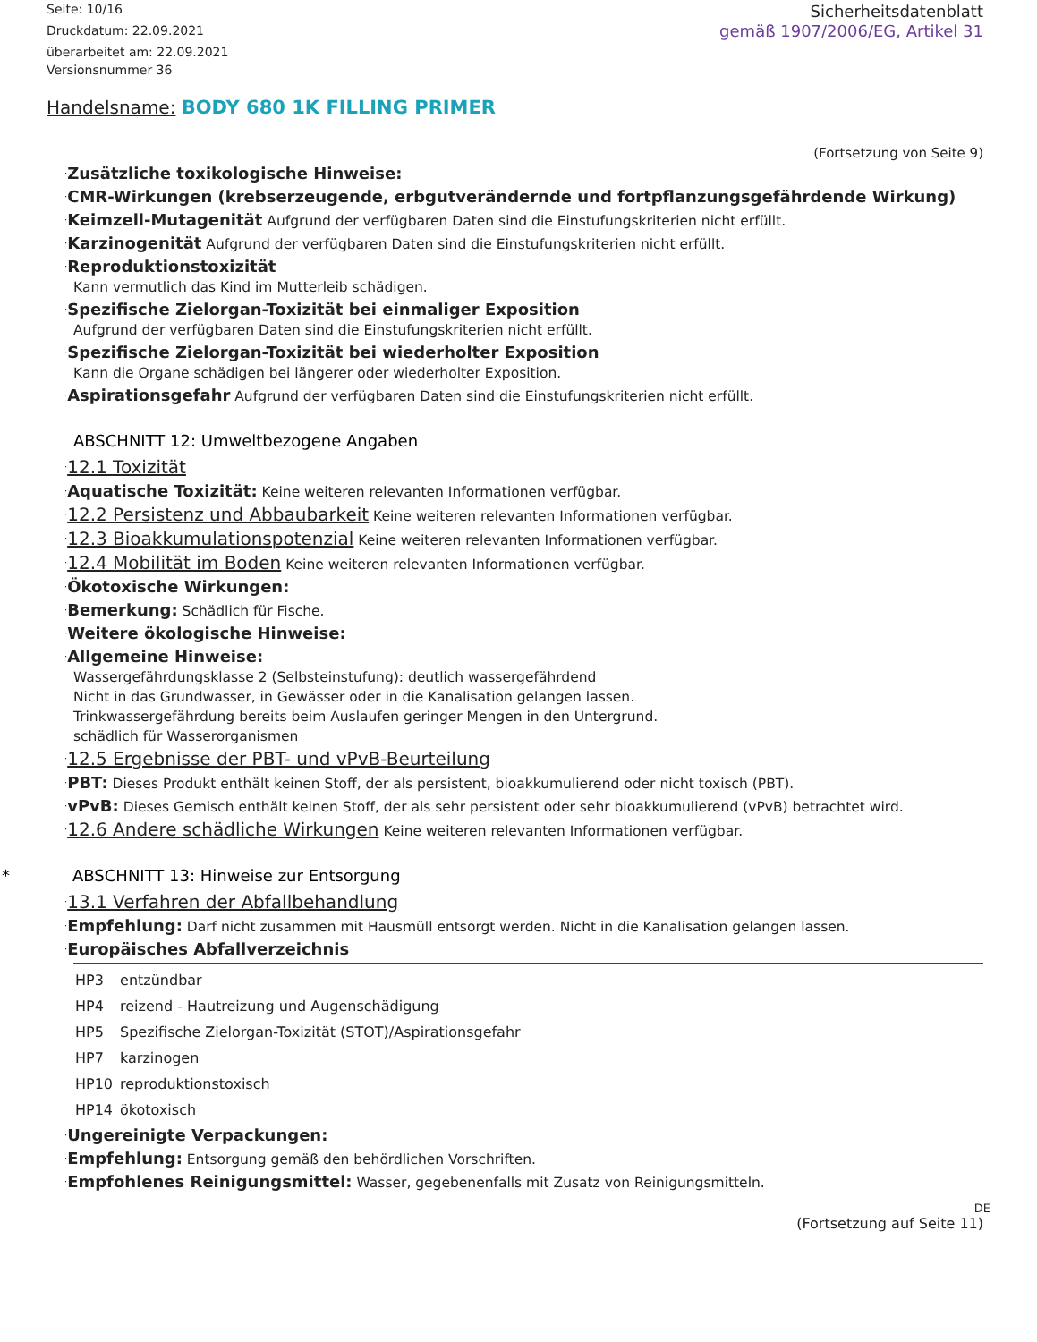Seite: 10/16
Druckdatum: 22.09.2021
überarbeitet am: 22.09.2021
Versionsnummer 36
Sicherheitsdatenblatt
gemäß 1907/2006/EG, Artikel 31
Handelsname: BODY 680 1K FILLING PRIMER
(Fortsetzung von Seite 9)
·Zusätzliche toxikologische Hinweise:
·CMR-Wirkungen (krebserzeugende, erbgutverändernde und fortpflanzungsgefährdende Wirkung)
·Keimzell-Mutagenität Aufgrund der verfügbaren Daten sind die Einstufungskriterien nicht erfüllt.
·Karzinogenität Aufgrund der verfügbaren Daten sind die Einstufungskriterien nicht erfüllt.
·Reproduktionstoxizität
Kann vermutlich das Kind im Mutterleib schädigen.
·Spezifische Zielorgan-Toxizität bei einmaliger Exposition
Aufgrund der verfügbaren Daten sind die Einstufungskriterien nicht erfüllt.
·Spezifische Zielorgan-Toxizität bei wiederholter Exposition
Kann die Organe schädigen bei längerer oder wiederholter Exposition.
·Aspirationsgefahr Aufgrund der verfügbaren Daten sind die Einstufungskriterien nicht erfüllt.
ABSCHNITT 12: Umweltbezogene Angaben
·12.1 Toxizität
·Aquatische Toxizität: Keine weiteren relevanten Informationen verfügbar.
·12.2 Persistenz und Abbaubarkeit Keine weiteren relevanten Informationen verfügbar.
·12.3 Bioakkumulationspotenzial Keine weiteren relevanten Informationen verfügbar.
·12.4 Mobilität im Boden Keine weiteren relevanten Informationen verfügbar.
·Ökotoxische Wirkungen:
·Bemerkung: Schädlich für Fische.
·Weitere ökologische Hinweise:
·Allgemeine Hinweise:
Wassergefährdungsklasse 2 (Selbsteinstufung): deutlich wassergefährdend
Nicht in das Grundwasser, in Gewässer oder in die Kanalisation gelangen lassen.
Trinkwassergefährdung bereits beim Auslaufen geringer Mengen in den Untergrund.
schädlich für Wasserorganismen
·12.5 Ergebnisse der PBT- und vPvB-Beurteilung
·PBT: Dieses Produkt enthält keinen Stoff, der als persistent, bioakkumulierend oder nicht toxisch (PBT).
·vPvB: Dieses Gemisch enthält keinen Stoff, der als sehr persistent oder sehr bioakkumulierend (vPvB) betrachtet wird.
·12.6 Andere schädliche Wirkungen Keine weiteren relevanten Informationen verfügbar.
* ABSCHNITT 13: Hinweise zur Entsorgung
·13.1 Verfahren der Abfallbehandlung
·Empfehlung: Darf nicht zusammen mit Hausmüll entsorgt werden. Nicht in die Kanalisation gelangen lassen.
·Europäisches Abfallverzeichnis
| HP3 | entzündbar |
| HP4 | reizend - Hautreizung und Augenschädigung |
| HP5 | Spezifische Zielorgan-Toxizität (STOT)/Aspirationsgefahr |
| HP7 | karzinogen |
| HP10 | reproduktionstoxisch |
| HP14 | ökotoxisch |
·Ungereinigte Verpackungen:
·Empfehlung: Entsorgung gemäß den behördlichen Vorschriften.
·Empfohlenes Reinigungsmittel: Wasser, gegebenenfalls mit Zusatz von Reinigungsmitteln.
DE
(Fortsetzung auf Seite 11)